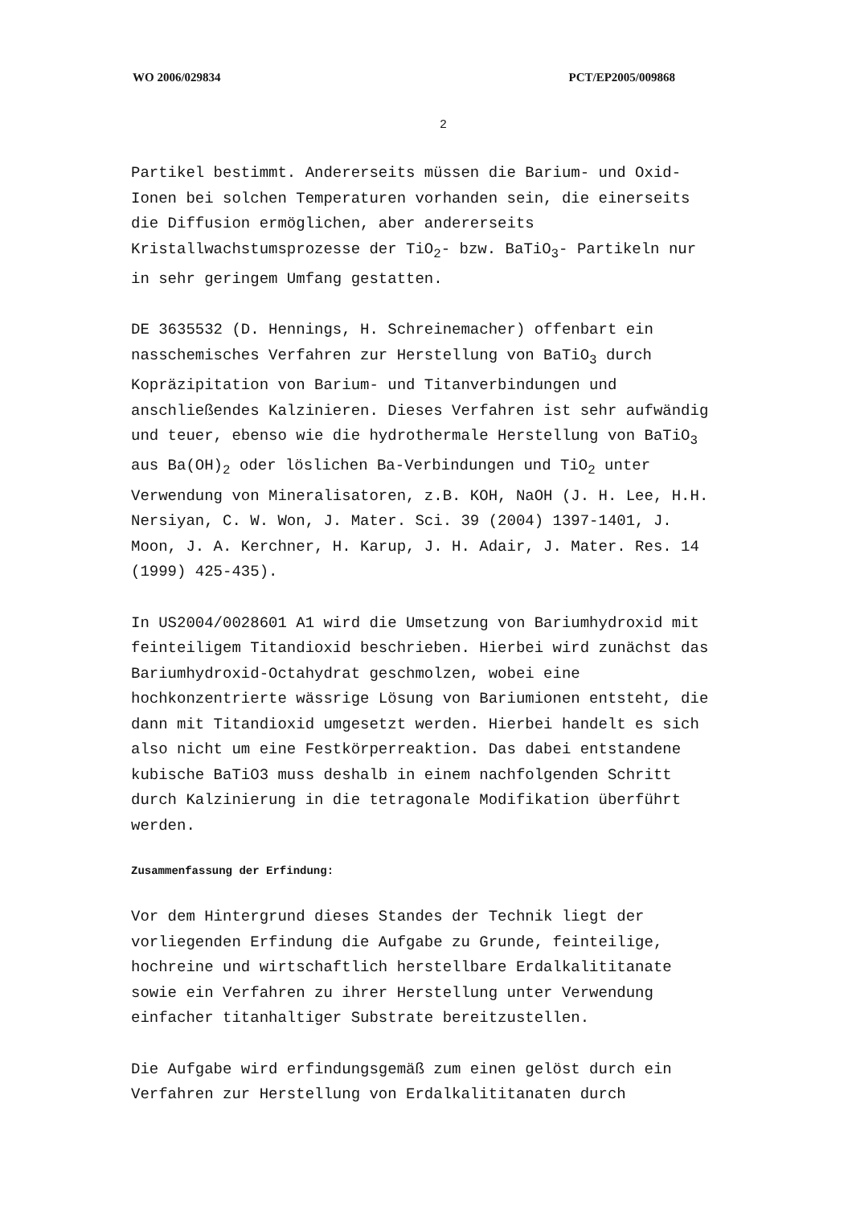WO 2006/029834 PCT/EP2005/009868
2
Partikel bestimmt. Andererseits müssen die Barium- und Oxid-Ionen bei solchen Temperaturen vorhanden sein, die einerseits die Diffusion ermöglichen, aber andererseits Kristallwachstumsprozesse der TiO<sub>2</sub>- bzw. BaTiO<sub>3</sub>- Partikeln nur in sehr geringem Umfang gestatten.
DE 3635532 (D. Hennings, H. Schreinemacher) offenbart ein nasschemisches Verfahren zur Herstellung von BaTiO<sub>3</sub> durch Kopräzipitation von Barium- und Titanverbindungen und anschließendes Kalzinieren. Dieses Verfahren ist sehr aufwändig und teuer, ebenso wie die hydrothermale Herstellung von BaTiO<sub>3</sub> aus Ba(OH)<sub>2</sub> oder löslichen Ba-Verbindungen und TiO<sub>2</sub> unter Verwendung von Mineralisatoren, z.B. KOH, NaOH (J. H. Lee, H.H. Nersiyan, C. W. Won, J. Mater. Sci. 39 (2004) 1397-1401, J. Moon, J. A. Kerchner, H. Karup, J. H. Adair, J. Mater. Res. 14 (1999) 425-435).
In US2004/0028601 A1 wird die Umsetzung von Bariumhydroxid mit feinteiligem Titandioxid beschrieben. Hierbei wird zunächst das Bariumhydroxid-Octahydrat geschmolzen, wobei eine hochkonzentrierte wässrige Lösung von Bariumionen entsteht, die dann mit Titandioxid umgesetzt werden. Hierbei handelt es sich also nicht um eine Festkörperreaktion. Das dabei entstandene kubische BaTiO3 muss deshalb in einem nachfolgenden Schritt durch Kalzinierung in die tetragonale Modifikation überführt werden.
Zusammenfassung der Erfindung:
Vor dem Hintergrund dieses Standes der Technik liegt der vorliegenden Erfindung die Aufgabe zu Grunde, feinteilige, hochreine und wirtschaftlich herstellbare Erdalkalititanate sowie ein Verfahren zu ihrer Herstellung unter Verwendung einfacher titanhaltiger Substrate bereitzustellen.
Die Aufgabe wird erfindungsgemäß zum einen gelöst durch ein Verfahren zur Herstellung von Erdalkalititanaten durch